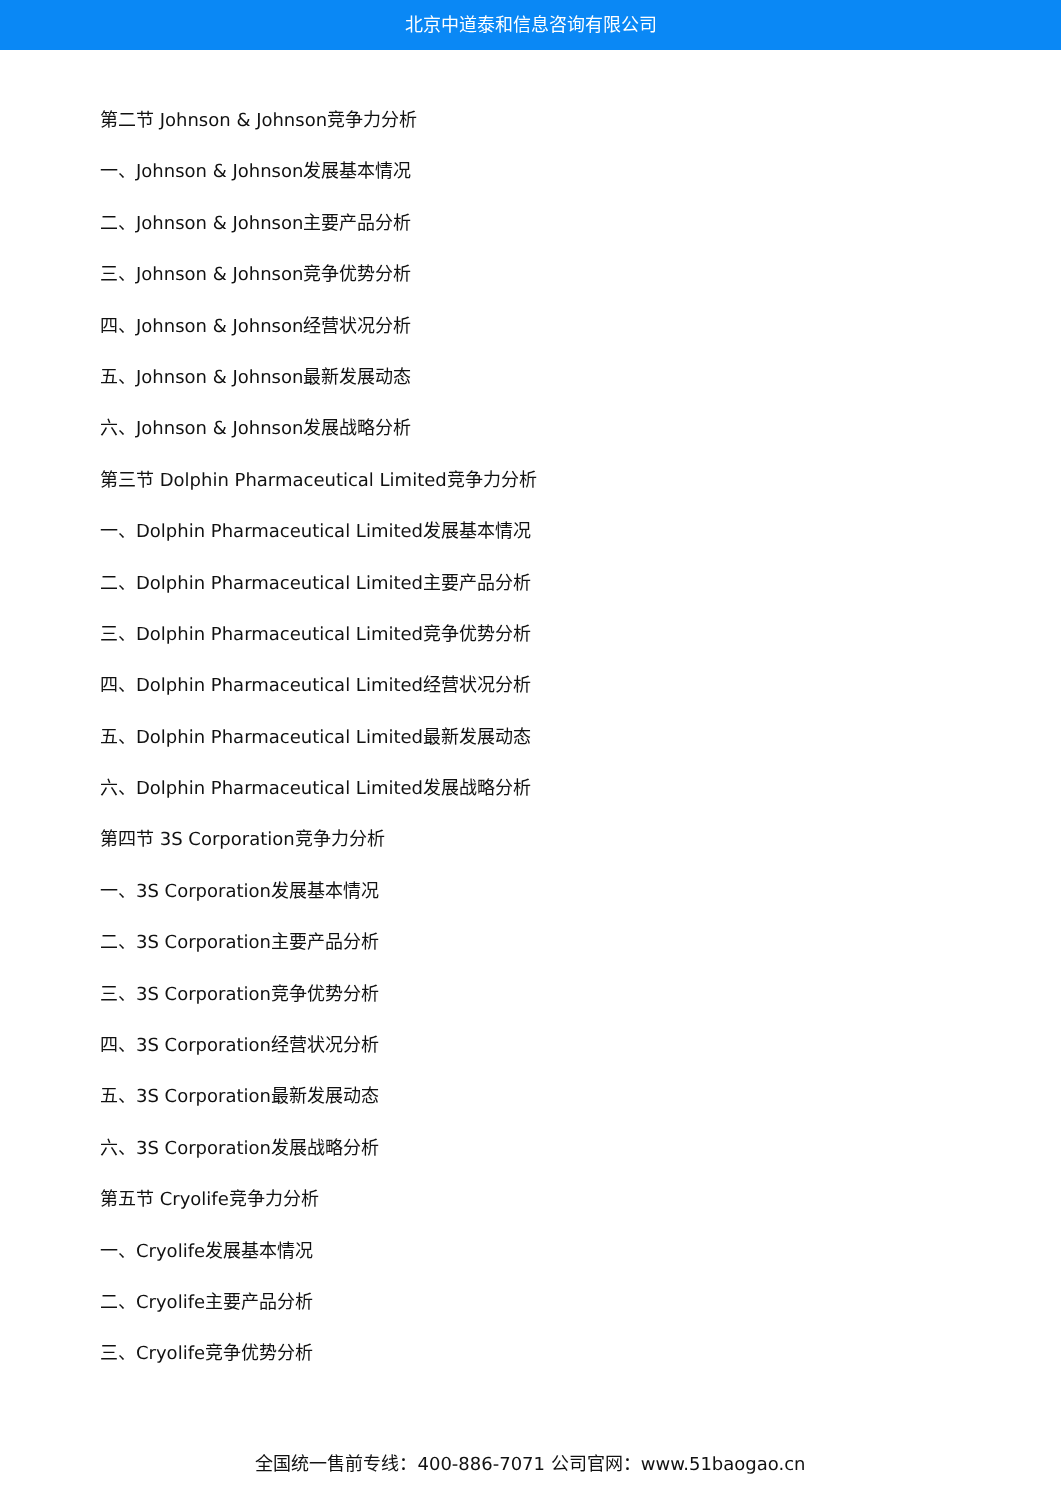北京中道泰和信息咨询有限公司
第二节 Johnson & Johnson竞争力分析
一、Johnson & Johnson发展基本情况
二、Johnson & Johnson主要产品分析
三、Johnson & Johnson竞争优势分析
四、Johnson & Johnson经营状况分析
五、Johnson & Johnson最新发展动态
六、Johnson & Johnson发展战略分析
第三节 Dolphin Pharmaceutical Limited竞争力分析
一、Dolphin Pharmaceutical Limited发展基本情况
二、Dolphin Pharmaceutical Limited主要产品分析
三、Dolphin Pharmaceutical Limited竞争优势分析
四、Dolphin Pharmaceutical Limited经营状况分析
五、Dolphin Pharmaceutical Limited最新发展动态
六、Dolphin Pharmaceutical Limited发展战略分析
第四节 3S Corporation竞争力分析
一、3S Corporation发展基本情况
二、3S Corporation主要产品分析
三、3S Corporation竞争优势分析
四、3S Corporation经营状况分析
五、3S Corporation最新发展动态
六、3S Corporation发展战略分析
第五节 Cryolife竞争力分析
一、Cryolife发展基本情况
二、Cryolife主要产品分析
三、Cryolife竞争优势分析
全国统一售前专线：400-886-7071 公司官网：www.51baogao.cn